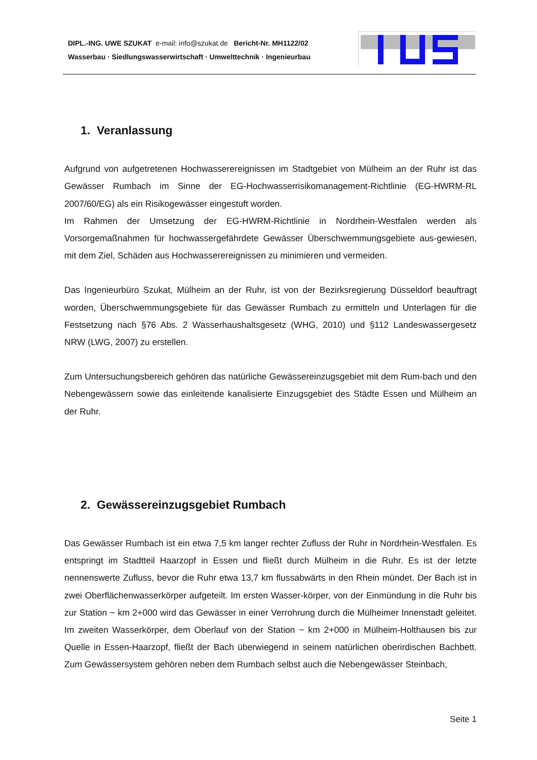DIPL.-ING. UWE SZUKAT e-mail: info@szukat.de Bericht-Nr. MH1122/02
Wasserbau · Siedlungswasserwirtschaft · Umwelttechnik · Ingenieurbau
1. Veranlassung
Aufgrund von aufgetretenen Hochwasserereignissen im Stadtgebiet von Mülheim an der Ruhr ist das Gewässer Rumbach im Sinne der EG-Hochwasserrisikomanagement-Richtlinie (EG-HWRM-RL 2007/60/EG) als ein Risikogewässer eingestuft worden.
Im Rahmen der Umsetzung der EG-HWRM-Richtlinie in Nordrhein-Westfalen werden als Vorsorgemaßnahmen für hochwassergefährdete Gewässer Überschwemmungsgebiete aus-gewiesen, mit dem Ziel, Schäden aus Hochwasserereignissen zu minimieren und vermeiden.
Das Ingenieurbüro Szukat, Mülheim an der Ruhr, ist von der Bezirksregierung Düsseldorf beauftragt worden, Überschwemmungsgebiete für das Gewässer Rumbach zu ermitteln und Unterlagen für die Festsetzung nach §76 Abs. 2 Wasserhaushaltsgesetz (WHG, 2010) und §112 Landeswassergesetz NRW (LWG, 2007) zu erstellen.
Zum Untersuchungsbereich gehören das natürliche Gewässereinzugsgebiet mit dem Rum-bach und den Nebengewässern sowie das einleitende kanalisierte Einzugsgebiet des Städte Essen und Mülheim an der Ruhr.
2. Gewässereinzugsgebiet Rumbach
Das Gewässer Rumbach ist ein etwa 7,5 km langer rechter Zufluss der Ruhr in Nordrhein-Westfalen. Es entspringt im Stadtteil Haarzopf in Essen und fließt durch Mülheim in die Ruhr. Es ist der letzte nennenswerte Zufluss, bevor die Ruhr etwa 13,7 km flussabwärts in den Rhein mündet. Der Bach ist in zwei Oberflächenwasserkörper aufgeteilt. Im ersten Wasser-körper, von der Einmündung in die Ruhr bis zur Station ~ km 2+000 wird das Gewässer in einer Verrohrung durch die Mülheimer Innenstadt geleitet. Im zweiten Wasserkörper, dem Oberlauf von der Station ~ km 2+000 in Mülheim-Holthausen bis zur Quelle in Essen-Haarzopf, fließt der Bach überwiegend in seinem natürlichen oberirdischen Bachbett. Zum Gewässersystem gehören neben dem Rumbach selbst auch die Nebengewässer Steinbach,
Seite 1